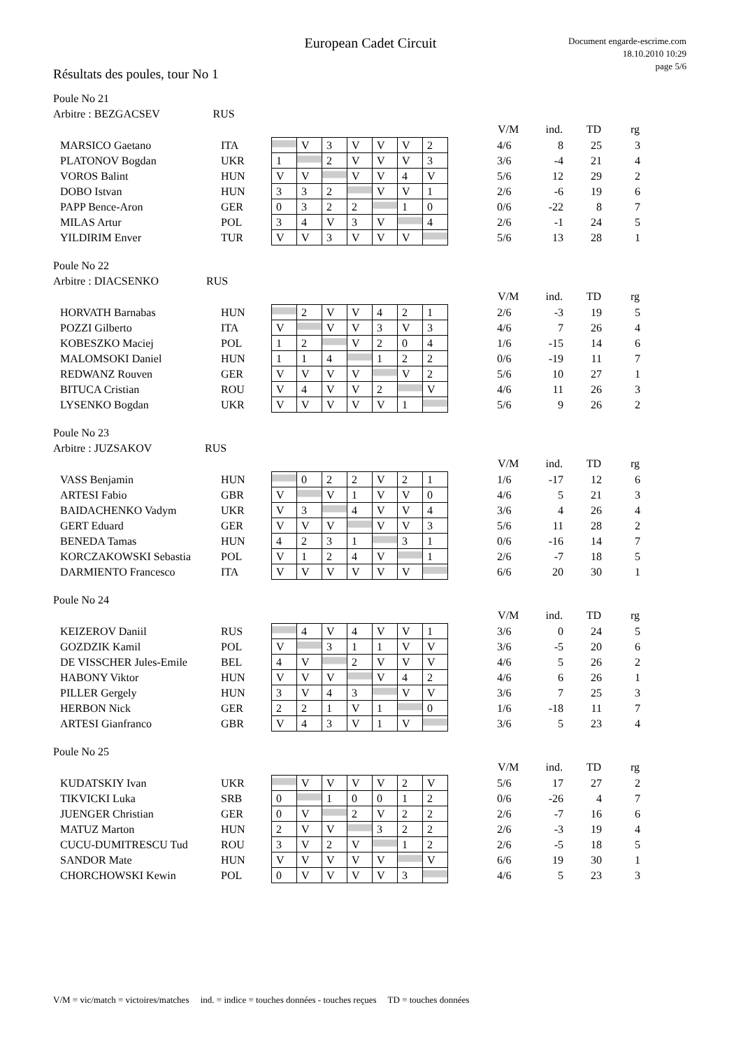European Cadet Circuit
Document engarde-escrime.com
18.10.2010 10:29
page 5/6
Résultats des poules, tour No 1
Poule No 21
Arbitre : BEZGACSEV RUS
| | | | | | | | | | | V/M | ind. | TD | rg |
| MARSICO Gaetano | ITA | | V | 3 | V | V | V | 2 | | 4/6 | 8 | 25 | 3 |
| PLATONOV Bogdan | UKR | 1 | | 2 | V | V | V | 3 | | 3/6 | -4 | 21 | 4 |
| VOROS Balint | HUN | V | V | | V | V | 4 | V | | 5/6 | 12 | 29 | 2 |
| DOBO Istvan | HUN | 3 | 3 | 2 | | V | V | 1 | | 2/6 | -6 | 19 | 6 |
| PAPP Bence-Aron | GER | 0 | 3 | 2 | 2 | | 1 | 0 | | 0/6 | -22 | 8 | 7 |
| MILAS Artur | POL | 3 | 4 | V | 3 | V | | 4 | | 2/6 | -1 | 24 | 5 |
| YILDIRIM Enver | TUR | V | V | 3 | V | V | V | | | 5/6 | 13 | 28 | 1 |
Poule No 22
Arbitre : DIACSENKO RUS
| | | | | | | | | | | V/M | ind. | TD | rg |
| HORVATH Barnabas | HUN | | 2 | V | V | 4 | 2 | 1 | | 2/6 | -3 | 19 | 5 |
| POZZI Gilberto | ITA | V | | V | V | 3 | V | 3 | | 4/6 | 7 | 26 | 4 |
| KOBESZKO Maciej | POL | 1 | 2 | | V | 2 | 0 | 4 | | 1/6 | -15 | 14 | 6 |
| MALOMSOKI Daniel | HUN | 1 | 1 | 4 | | 1 | 2 | 2 | | 0/6 | -19 | 11 | 7 |
| REDWANZ Rouven | GER | V | V | V | V | | V | 2 | | 5/6 | 10 | 27 | 1 |
| BITUCA Cristian | ROU | V | 4 | V | V | 2 | | V | | 4/6 | 11 | 26 | 3 |
| LYSENKO Bogdan | UKR | V | V | V | V | V | 1 | | | 5/6 | 9 | 26 | 2 |
Poule No 23
Arbitre : JUZSAKOV RUS
| | | | | | | | | | | V/M | ind. | TD | rg |
| VASS Benjamin | HUN | | 0 | 2 | 2 | V | 2 | 1 | | 1/6 | -17 | 12 | 6 |
| ARTESI Fabio | GBR | V | | V | 1 | V | V | 0 | | 4/6 | 5 | 21 | 3 |
| BAIDACHENKO Vadym | UKR | V | 3 | | 4 | V | V | 4 | | 3/6 | 4 | 26 | 4 |
| GERT Eduard | GER | V | V | V | | V | V | 3 | | 5/6 | 11 | 28 | 2 |
| BENEDA Tamas | HUN | 4 | 2 | 3 | 1 | | 3 | 1 | | 0/6 | -16 | 14 | 7 |
| KORCZAKOWSKI Sebastia | POL | V | 1 | 2 | 4 | V | | 1 | | 2/6 | -7 | 18 | 5 |
| DARMIENTO Francesco | ITA | V | V | V | V | V | V | | | 6/6 | 20 | 30 | 1 |
Poule No 24
| | | | | | | | | | | V/M | ind. | TD | rg |
| KEIZEROV Daniil | RUS | | 4 | V | 4 | V | V | 1 | | 3/6 | 0 | 24 | 5 |
| GOZDZIK Kamil | POL | V | | 3 | 1 | 1 | V | V | | 3/6 | -5 | 20 | 6 |
| DE VISSCHER Jules-Emile | BEL | 4 | V | | 2 | V | V | V | | 4/6 | 5 | 26 | 2 |
| HABONY Viktor | HUN | V | V | V | | V | 4 | 2 | | 4/6 | 6 | 26 | 1 |
| PILLER Gergely | HUN | 3 | V | 4 | 3 | | V | V | | 3/6 | 7 | 25 | 3 |
| HERBON Nick | GER | 2 | 2 | 1 | V | 1 | | 0 | | 1/6 | -18 | 11 | 7 |
| ARTESI Gianfranco | GBR | V | 4 | 3 | V | 1 | V | | | 3/6 | 5 | 23 | 4 |
Poule No 25
| | | | | | | | | | | V/M | ind. | TD | rg |
| KUDATSKIY Ivan | UKR | | V | V | V | V | 2 | V | | 5/6 | 17 | 27 | 2 |
| TIKVICKI Luka | SRB | 0 | | 1 | 0 | 0 | 1 | 2 | | 0/6 | -26 | 4 | 7 |
| JUENGER Christian | GER | 0 | V | | 2 | V | 2 | 2 | | 2/6 | -7 | 16 | 6 |
| MATUZ Marton | HUN | 2 | V | V | | 3 | 2 | 2 | | 2/6 | -3 | 19 | 4 |
| CUCU-DUMITRESCU Tud | ROU | 3 | V | 2 | V | | 1 | 2 | | 2/6 | -5 | 18 | 5 |
| SANDOR Mate | HUN | V | V | V | V | V | | V | | 6/6 | 19 | 30 | 1 |
| CHORCHOWSKI Kewin | POL | 0 | V | V | V | V | 3 | | | 4/6 | 5 | 23 | 3 |
V/M = vic/match = victoires/matches ind. = indice = touches données - touches reçues TD = touches données